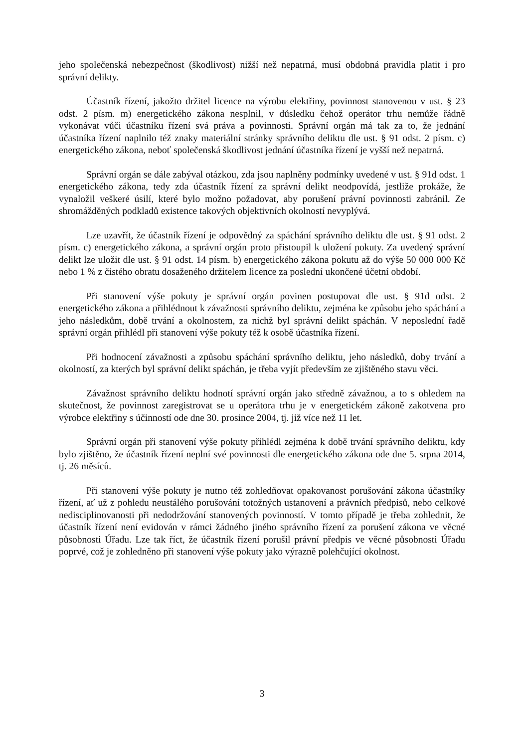jeho společenská nebezpečnost (škodlivost) nižší než nepatrná, musí obdobná pravidla platit i pro správní delikty.
Účastník řízení, jakožto držitel licence na výrobu elektřiny, povinnost stanovenou v ust. § 23 odst. 2 písm. m) energetického zákona nesplnil, v důsledku čehož operátor trhu nemůže řádně vykonávat vůči účastníku řízení svá práva a povinnosti. Správní orgán má tak za to, že jednání účastníka řízení naplnilo též znaky materiální stránky správního deliktu dle ust. § 91 odst. 2 písm. c) energetického zákona, neboť společenská škodlivost jednání účastníka řízení je vyšší než nepatrná.
Správní orgán se dále zabýval otázkou, zda jsou naplněny podmínky uvedené v ust. § 91d odst. 1 energetického zákona, tedy zda účastník řízení za správní delikt neodpovídá, jestliže prokáže, že vynaložil veškeré úsilí, které bylo možno požadovat, aby porušení právní povinnosti zabránil. Ze shromážděných podkladů existence takových objektivních okolností nevyplývá.
Lze uzavřít, že účastník řízení je odpovědný za spáchání správního deliktu dle ust. § 91 odst. 2 písm. c) energetického zákona, a správní orgán proto přistoupil k uložení pokuty. Za uvedený správní delikt lze uložit dle ust. § 91 odst. 14 písm. b) energetického zákona pokutu až do výše 50 000 000 Kč nebo 1 % z čistého obratu dosaženého držitelem licence za poslední ukončené účetní období.
Při stanovení výše pokuty je správní orgán povinen postupovat dle ust. § 91d odst. 2 energetického zákona a přihlédnout k závažnosti správního deliktu, zejména ke způsobu jeho spáchání a jeho následkům, době trvání a okolnostem, za nichž byl správní delikt spáchán. V neposlední řadě správní orgán přihlédl při stanovení výše pokuty též k osobě účastníka řízení.
Při hodnocení závažnosti a způsobu spáchání správního deliktu, jeho následků, doby trvání a okolností, za kterých byl správní delikt spáchán, je třeba vyjít především ze zjištěného stavu věci.
Závažnost správního deliktu hodnotí správní orgán jako středně závažnou, a to s ohledem na skutečnost, že povinnost zaregistrovat se u operátora trhu je v energetickém zákoně zakotvena pro výrobce elektřiny s účinností ode dne 30. prosince 2004, tj. již více než 11 let.
Správní orgán při stanovení výše pokuty přihlédl zejména k době trvání správního deliktu, kdy bylo zjištěno, že účastník řízení neplní své povinnosti dle energetického zákona ode dne 5. srpna 2014, tj. 26 měsíců.
Při stanovení výše pokuty je nutno též zohledňovat opakovanost porušování zákona účastníky řízení, ať už z pohledu neustálého porušování totožných ustanovení a právních předpisů, nebo celkové nedisciplinovanosti při nedodržování stanovených povinností. V tomto případě je třeba zohlednit, že účastník řízení není evidován v rámci žádného jiného správního řízení za porušení zákona ve věcné působnosti Úřadu. Lze tak říct, že účastník řízení porušil právní předpis ve věcné působnosti Úřadu poprvé, což je zohledněno při stanovení výše pokuty jako výrazně polehčující okolnost.
3